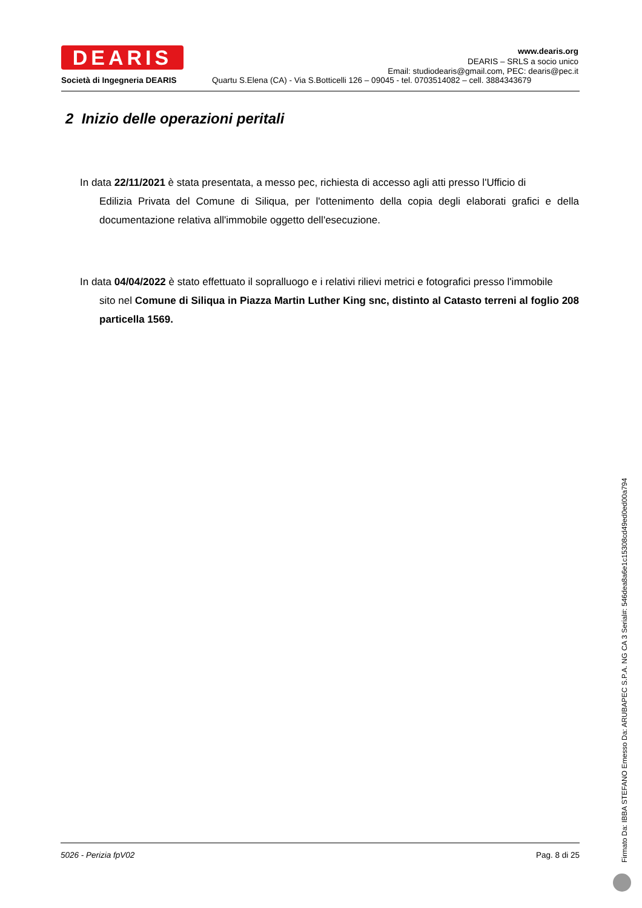DEARIS
www.dearis.org
DEARIS – SRLS a socio unico
Email: studiodearis@gmail.com, PEC: dearis@pec.it
Società di Ingegneria DEARIS
Quartu S.Elena (CA) - Via S.Botticelli 126 – 09045 - tel. 0703514082 – cell. 3884343679
2 Inizio delle operazioni peritali
In data 22/11/2021 è stata presentata, a messo pec, richiesta di accesso agli atti presso l'Ufficio di
Edilizia Privata del Comune di Siliqua, per l'ottenimento della copia degli elaborati grafici e della documentazione relativa all'immobile oggetto dell'esecuzione.
In data 04/04/2022 è stato effettuato il sopralluogo e i relativi rilievi metrici e fotografici presso l'immobile
sito nel Comune di Siliqua in Piazza Martin Luther King snc, distinto al Catasto terreni al foglio 208 particella 1569.
5026 - Perizia fpV02 Pag. 8 di 25
Firmato Da: IBBA STEFANO Emesso Da: ARUBAPEC S.P.A. NG CA 3 Serial#: 546dea8a6e1c15308cd49ed0ed00a794